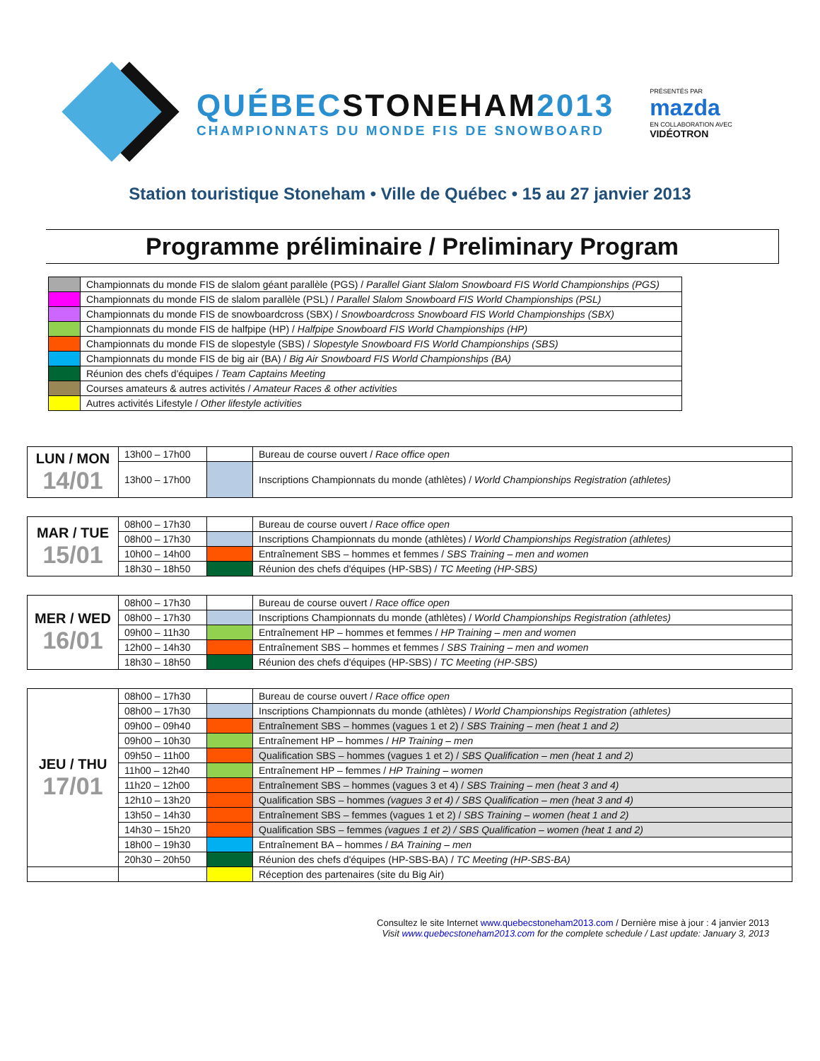QUÉBECSTONEHAM2013
CHAMPIONNATS DU MONDE FIS DE SNOWBOARD
PRÉSENTÉS PAR
mazda
EN COLLABORATION AVEC
VIDÉOTRON
Station touristique Stoneham • Ville de Québec • 15 au 27 janvier 2013
Programme préliminaire / Preliminary Program
| | Championnats du monde FIS de slalom géant parallèle (PGS) / Parallel Giant Slalom Snowboard FIS World Championships (PGS) |
| | Championnats du monde FIS de slalom parallèle (PSL) / Parallel Slalom Snowboard FIS World Championships (PSL) |
| | Championnats du monde FIS de snowboardcross (SBX) / Snowboardcross Snowboard FIS World Championships (SBX) |
| | Championnats du monde FIS de halfpipe (HP) / Halfpipe Snowboard FIS World Championships (HP) |
| | Championnats du monde FIS de slopestyle (SBS) / Slopestyle Snowboard FIS World Championships (SBS) |
| | Championnats du monde FIS de big air (BA) / Big Air Snowboard FIS World Championships (BA) |
| | Réunion des chefs d'équipes / Team Captains Meeting |
| | Courses amateurs & autres activités / Amateur Races & other activities |
| | Autres activités Lifestyle / Other lifestyle activities |
| LUN / MON 14/01 | 13h00 – 17h00 | | Bureau de course ouvert / Race office open |
| | 13h00 – 17h00 | | Inscriptions Championnats du monde (athlètes) / World Championships Registration (athletes) |
| MAR / TUE 15/01 | 08h00 – 17h30 | | Bureau de course ouvert / Race office open |
| | 08h00 – 17h30 | | Inscriptions Championnats du monde (athlètes) / World Championships Registration (athletes) |
| | 10h00 – 14h00 | | Entraînement SBS – hommes et femmes / SBS Training – men and women |
| | 18h30 – 18h50 | | Réunion des chefs d'équipes (HP-SBS) / TC Meeting (HP-SBS) |
| MER / WED 16/01 | 08h00 – 17h30 | | Bureau de course ouvert / Race office open |
| | 08h00 – 17h30 | | Inscriptions Championnats du monde (athlètes) / World Championships Registration (athletes) |
| | 09h00 – 11h30 | | Entraînement HP – hommes et femmes / HP Training – men and women |
| | 12h00 – 14h30 | | Entraînement SBS – hommes et femmes / SBS Training – men and women |
| | 18h30 – 18h50 | | Réunion des chefs d'équipes (HP-SBS) / TC Meeting (HP-SBS) |
| JEU / THU 17/01 | 08h00 – 17h30 | | Bureau de course ouvert / Race office open |
| | 08h00 – 17h30 | | Inscriptions Championnats du monde (athlètes) / World Championships Registration (athletes) |
| | 09h00 – 09h40 | | Entraînement SBS – hommes (vagues 1 et 2) / SBS Training – men (heat 1 and 2) |
| | 09h00 – 10h30 | | Entraînement HP – hommes / HP Training – men |
| | 09h50 – 11h00 | | Qualification SBS – hommes (vagues 1 et 2) / SBS Qualification – men (heat 1 and 2) |
| | 11h00 – 12h40 | | Entraînement HP – femmes / HP Training – women |
| | 11h20 – 12h00 | | Entraînement SBS – hommes (vagues 3 et 4) / SBS Training – men (heat 3 and 4) |
| | 12h10 – 13h20 | | Qualification SBS – hommes (vagues 3 et 4) / SBS Qualification – men (heat 3 and 4) |
| | 13h50 – 14h30 | | Entraînement SBS – femmes (vagues 1 et 2) / SBS Training – women (heat 1 and 2) |
| | 14h30 – 15h20 | | Qualification SBS – femmes (vagues 1 et 2) / SBS Qualification – women (heat 1 and 2) |
| | 18h00 – 19h30 | | Entraînement BA – hommes / BA Training – men |
| | 20h30 – 20h50 | | Réunion des chefs d'équipes (HP-SBS-BA) / TC Meeting (HP-SBS-BA) |
| | | | Réception des partenaires (site du Big Air) |
Consultez le site Internet www.quebecstoneham2013.com / Dernière mise à jour : 4 janvier 2013
Visit www.quebecstoneham2013.com for the complete schedule / Last update: January 3, 2013